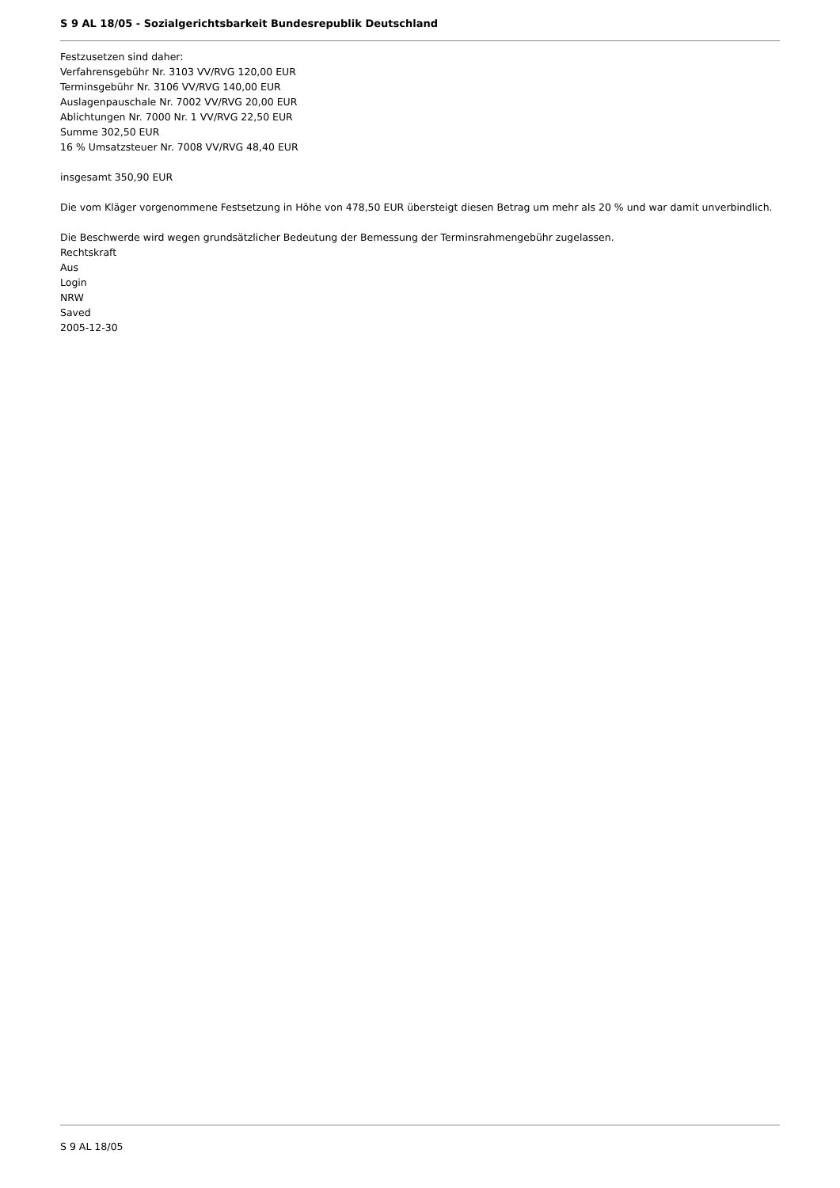S 9 AL 18/05 - Sozialgerichtsbarkeit Bundesrepublik Deutschland
Festzusetzen sind daher:
Verfahrensgebühr Nr. 3103 VV/RVG 120,00 EUR
Terminsgebühr Nr. 3106 VV/RVG 140,00 EUR
Auslagenpauschale Nr. 7002 VV/RVG 20,00 EUR
Ablichtungen Nr. 7000 Nr. 1 VV/RVG 22,50 EUR
Summe 302,50 EUR
16 % Umsatzsteuer Nr. 7008 VV/RVG 48,40 EUR
insgesamt 350,90 EUR
Die vom Kläger vorgenommene Festsetzung in Höhe von 478,50 EUR übersteigt diesen Betrag um mehr als 20 % und war damit unverbindlich.
Die Beschwerde wird wegen grundsätzlicher Bedeutung der Bemessung der Terminsrahmengebühr zugelassen.
Rechtskraft
Aus
Login
NRW
Saved
2005-12-30
S 9 AL 18/05